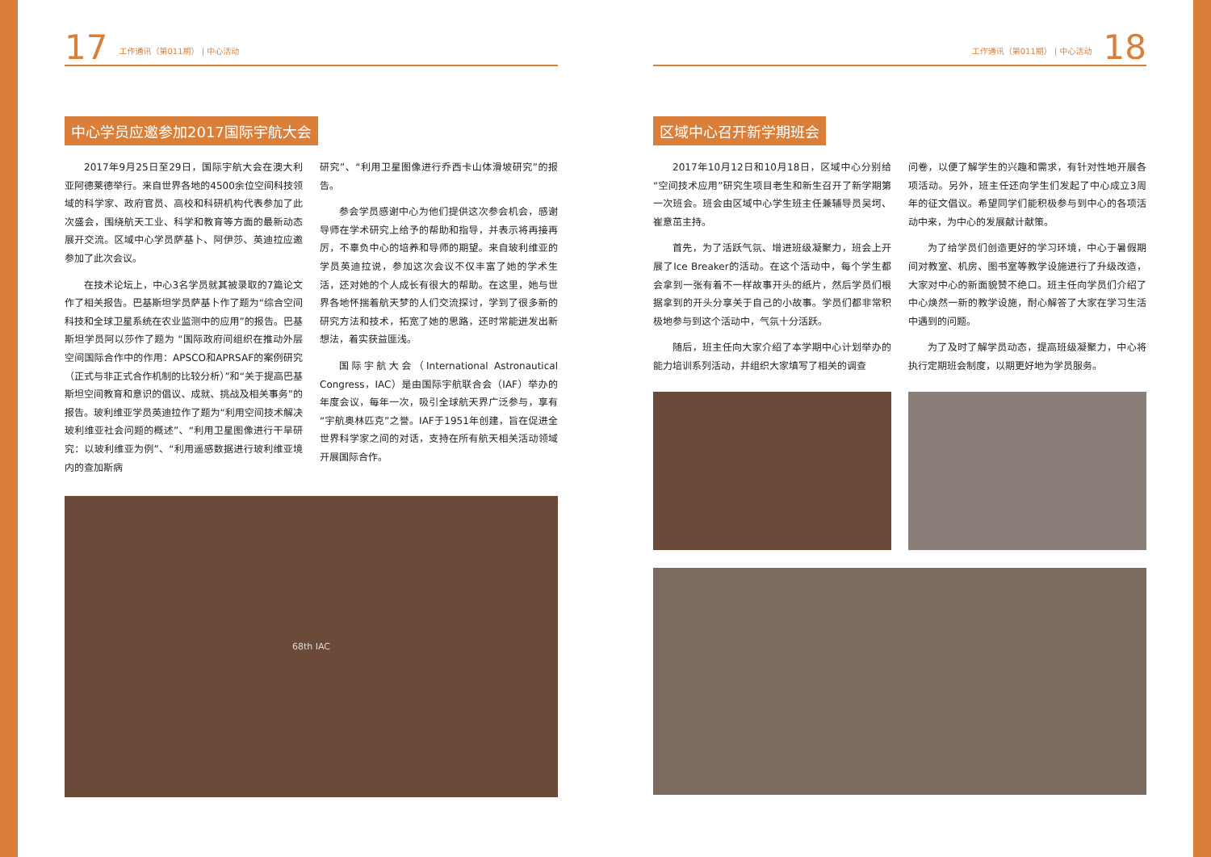17
工作通讯（第011期） | 中心活动
中心学员应邀参加2017国际宇航大会
2017年9月25日至29日，国际宇航大会在澳大利亚阿德莱德举行。来自世界各地的4500余位空间科技领域的科学家、政府官员、高校和科研机构代表参加了此次盛会，围绕航天工业、科学和教育等方面的最新动态展开交流。区域中心学员萨基卜、阿伊莎、英迪拉应邀参加了此次会议。
在技术论坛上，中心3名学员就其被录取的7篇论文作了相关报告。巴基斯坦学员萨基卜作了题为“综合空间科技和全球卫星系统在农业监测中的应用”的报告。巴基斯坦学员阿以莎作了题为 “国际政府间组织在推动外层空间国际合作中的作用：APSCO和APRSAF的案例研究（正式与非正式合作机制的比较分析）”和“关于提高巴基斯坦空间教育和意识的倡议、成就、挑战及相关事务”的报告。玻利维亚学员英迪拉作了题为“利用空间技术解决玻利维亚社会问题的概述”、“利用卫星图像进行干旱研究：以玻利维亚为例”、“利用遥感数据进行玻利维亚境内的查加斯病
研究”、“利用卫星图像进行乔西卡山体滑坡研究”的报告。
参会学员感谢中心为他们提供这次参会机会，感谢导师在学术研究上给予的帮助和指导，并表示将再接再厉，不辜负中心的培养和导师的期望。来自玻利维亚的学员英迪拉说，参加这次会议不仅丰富了她的学术生活，还对她的个人成长有很大的帮助。在这里，她与世界各地怀揣着航天梦的人们交流探讨，学到了很多新的研究方法和技术，拓宽了她的思路，还时常能迸发出新想法，着实获益匪浅。
国际宇航大会（International Astronautical Congress，IAC）是由国际宇航联合会（IAF）举办的年度会议，每年一次，吸引全球航天界广泛参与，享有“宇航奥林匹克”之誉。IAF于1951年创建，旨在促进全世界科学家之间的对话，支持在所有航天相关活动领域开展国际合作。
68th IAC
工作通讯（第011期） | 中心活动
18
区域中心召开新学期班会
2017年10月12日和10月18日，区域中心分别给“空间技术应用”研究生项目老生和新生召开了新学期第一次班会。班会由区域中心学生班主任兼辅导员吴坷、崔意茁主持。
首先，为了活跃气氛、增进班级凝聚力，班会上开展了Ice Breaker的活动。在这个活动中，每个学生都会拿到一张有着不一样故事开头的纸片，然后学员们根据拿到的开头分享关于自己的小故事。学员们都非常积极地参与到这个活动中，气氛十分活跃。
随后，班主任向大家介绍了本学期中心计划举办的能力培训系列活动，并组织大家填写了相关的调查
问卷，以便了解学生的兴趣和需求，有针对性地开展各项活动。另外，班主任还向学生们发起了中心成立3周年的征文倡议。希望同学们能积极参与到中心的各项活动中来，为中心的发展献计献策。
为了给学员们创造更好的学习环境，中心于暑假期间对教室、机房、图书室等教学设施进行了升级改造，大家对中心的新面貌赞不绝口。班主任向学员们介绍了中心焕然一新的教学设施，耐心解答了大家在学习生活中遇到的问题。
为了及时了解学员动态，提高班级凝聚力，中心将执行定期班会制度，以期更好地为学员服务。